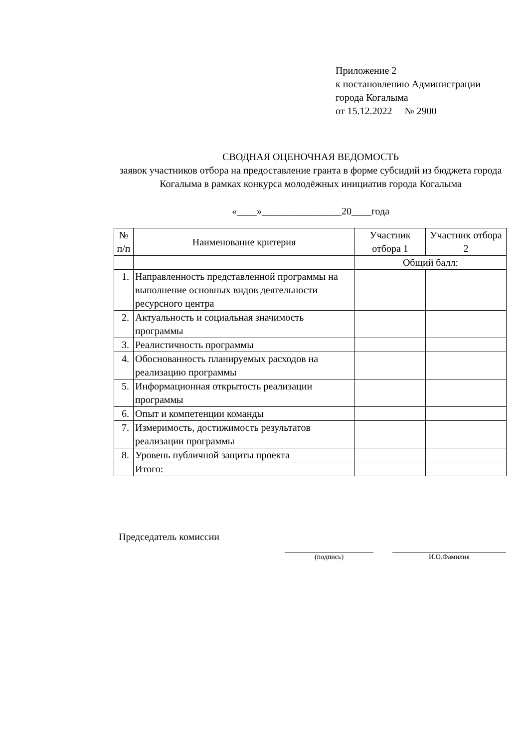Приложение 2
к постановлению Администрации
города Когалыма
от 15.12.2022 № 2900
СВОДНАЯ ОЦЕНОЧНАЯ ВЕДОМОСТЬ
заявок участников отбора на предоставление гранта в форме субсидий из бюджета города Когалыма в рамках конкурса молодёжных инициатив города Когалыма
«____»________________20____года
| № п/п | Наименование критерия | Участник отбора 1 | Участник отбора 2 |
| --- | --- | --- | --- |
| | | Общий балл: | |
| 1. | Направленность представленной программы на выполнение основных видов деятельности ресурсного центра | | |
| 2. | Актуальность и социальная значимость программы | | |
| 3. | Реалистичность программы | | |
| 4. | Обоснованность планируемых расходов на реализацию программы | | |
| 5. | Информационная открытость реализации программы | | |
| 6. | Опыт и компетенции команды | | |
| 7. | Измеримость, достижимость результатов реализации программы | | |
| 8. | Уровень публичной защиты проекта | | |
| | Итого: | | |
Председатель комиссии
(подпись) И.О.Фамилия